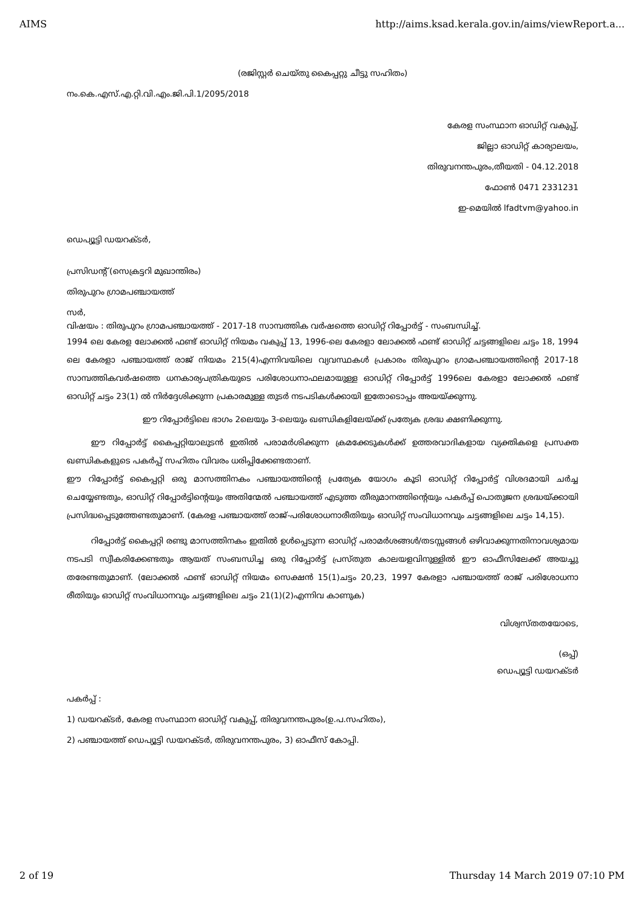AIMS http://aims.ksad.kerala.gov.in/aims/viewReport.a...
(രജിസ്റ്റർ ചെയ്തു കൈപ്പറ്റു ചീട്ടു സഹിതം)
നം.കെ.എസ്.എ.റ്റി.വി.എം.ജി.പി.1/2095/2018
കേരള സംസ്ഥാന ഓഡിറ്റ് വകുപ്പ്,
ജില്ലാ ഓഡിറ്റ് കാര്യാലയം,
തിരുവനന്തപുരം,തീയതി - 04.12.2018
ഫോൺ 0471 2331231
ഇ-മെയിൽ lfadtvm@yahoo.in
ഡെപ്യൂട്ടി ഡയറക്ടർ,
പ്രസിഡന്റ് (സെക്രട്ടറി മുഖാന്തിരം)
തിരുപുറം ഗ്രാമപഞ്ചായത്ത്
സർ,
വിഷയം : തിരുപുറം ഗ്രാമപഞ്ചായത്ത് - 2017-18 സാമ്പത്തിക വർഷത്തെ ഓഡിറ്റ് റിപ്പോർട്ട് - സംബന്ധിച്ച്.
1994 ലെ കേരള ലോക്കൽ ഫണ്ട് ഓഡിറ്റ് നിയമം വകുപ്പ് 13, 1996-ലെ കേരളാ ലോക്കൽ ഫണ്ട് ഓഡിറ്റ് ചട്ടങ്ങളിലെ ചട്ടം 18, 1994 ലെ കേരളാ പഞ്ചായത്ത് രാജ് നിയമം 215(4)എന്നിവയിലെ വ്യവസ്ഥകൾ പ്രകാരം തിരുപുറം ഗ്രാമപഞ്ചായത്തിന്റെ 2017-18 സാമ്പത്തികവർഷത്തെ ധനകാര്യപത്രികയുടെ പരിശോധനാഫലമായുള്ള ഓഡിറ്റ് റിപ്പോർട്ട് 1996ലെ കേരളാ ലോക്കൽ ഫണ്ട് ഓഡിറ്റ് ചട്ടം 23(1) ൽ നിർദ്ദേശിക്കുന്ന പ്രകാരമുള്ള തുടർ നടപടികൾക്കായി ഇതോടൊപ്പം അയയ്ക്കുന്നു.
ഈ റിപ്പോർട്ടിലെ ഭാഗം 2ലെയും 3-ലെയും ഖണ്ഡികളിലേയ്ക്ക് പ്രത്യേക ശ്രദ്ധ ക്ഷണിക്കുന്നു.
ഈ റിപ്പോർട്ട് കൈപ്പറ്റിയാലുടൻ ഇതിൽ പരാമർശിക്കുന്ന ക്രമക്കേടുകൾക്ക് ഉത്തരവാദികളായ വ്യക്തികളെ പ്രസക്ത ഖണ്ഡികകളുടെ പകർപ്പ് സഹിതം വിവരം ധരിപ്പിക്കേണ്ടതാണ്.
ഈ റിപ്പോർട്ട് കൈപ്പറ്റി ഒരു മാസത്തിനകം പഞ്ചായത്തിന്റെ പ്രത്യേക യോഗം കൂടി ഓഡിറ്റ് റിപ്പോർട്ട് വിശദമായി ചർച്ച ചെയ്യേണ്ടതും, ഓഡിറ്റ് റിപ്പോർട്ടിന്റെയും അതിന്മേൽ പഞ്ചായത്ത് എടുത്ത തീരുമാനത്തിന്റെയും പകർപ്പ് പൊതുജന ശ്രദ്ധയ്ക്കായി പ്രസിദ്ധപ്പെടുത്തേണ്ടതുമാണ്. (കേരള പഞ്ചായത്ത് രാജ്-പരിശോധനാരീതിയും ഓഡിറ്റ് സംവിധാനവും ചട്ടങ്ങളിലെ ചട്ടം 14,15).
റിപ്പോർട്ട് കൈപ്പറ്റി രണ്ടു മാസത്തിനകം ഇതിൽ ഉൾപ്പെടുന്ന ഓഡിറ്റ് പരാമർശങ്ങൾ/തടസ്സങ്ങൾ ഒഴിവാക്കുന്നതിനാവശ്യമായ നടപടി സ്വീകരിക്കേണ്ടതും ആയത് സംബന്ധിച്ച ഒരു റിപ്പോർട്ട് പ്രസ്തുത കാലയളവിനുള്ളിൽ ഈ ഓഫീസിലേക്ക് അയച്ചു തരേണ്ടതുമാണ്. (ലോക്കൽ ഫണ്ട് ഓഡിറ്റ് നിയമം സെക്ഷൻ 15(1)ചട്ടം 20,23, 1997 കേരളാ പഞ്ചായത്ത് രാജ് പരിശോധനാ രീതിയും ഓഡിറ്റ് സംവിധാനവും ചട്ടങ്ങളിലെ ചട്ടം 21(1)(2)എന്നിവ കാണുക)
വിശ്വസ്തതയോടെ,
(ഒപ്പ്)
ഡെപ്യൂട്ടി ഡയറക്ടർ
പകർപ്പ് :
1) ഡയറക്ടർ, കേരള സംസ്ഥാന ഓഡിറ്റ് വകുപ്പ്, തിരുവനന്തപുരം(ഉ.പ.സഹിതം),
2) പഞ്ചായത്ത് ഡെപ്യൂട്ടി ഡയറക്ടർ, തിരുവനന്തപുരം, 3) ഓഫീസ് കോപ്പി.
2 of 19 Thursday 14 March 2019 07:10 PM